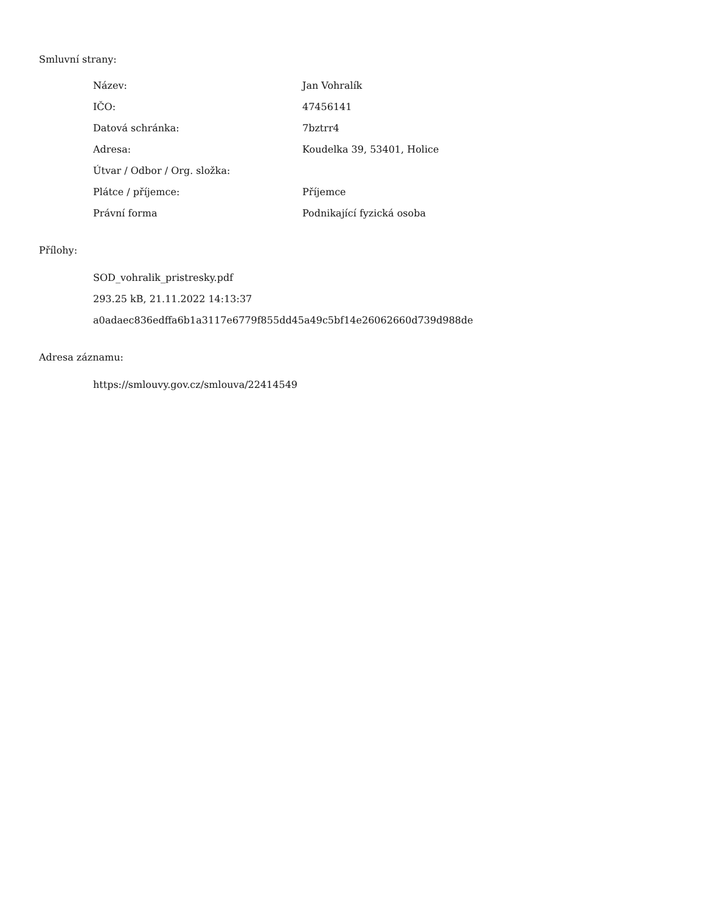Smluvní strany:
| Název: | Jan Vohralík |
| IČO: | 47456141 |
| Datová schránka: | 7bztrr4 |
| Adresa: | Koudelka 39, 53401, Holice |
| Útvar / Odbor / Org. složka: | |
| Plátce / příjemce: | Příjemce |
| Právní forma | Podnikající fyzická osoba |
Přílohy:
SOD_vohralik_pristresky.pdf
293.25 kB, 21.11.2022 14:13:37
a0adaec836edffa6b1a3117e6779f855dd45a49c5bf14e26062660d739d988de
Adresa záznamu:
https://smlouvy.gov.cz/smlouva/22414549